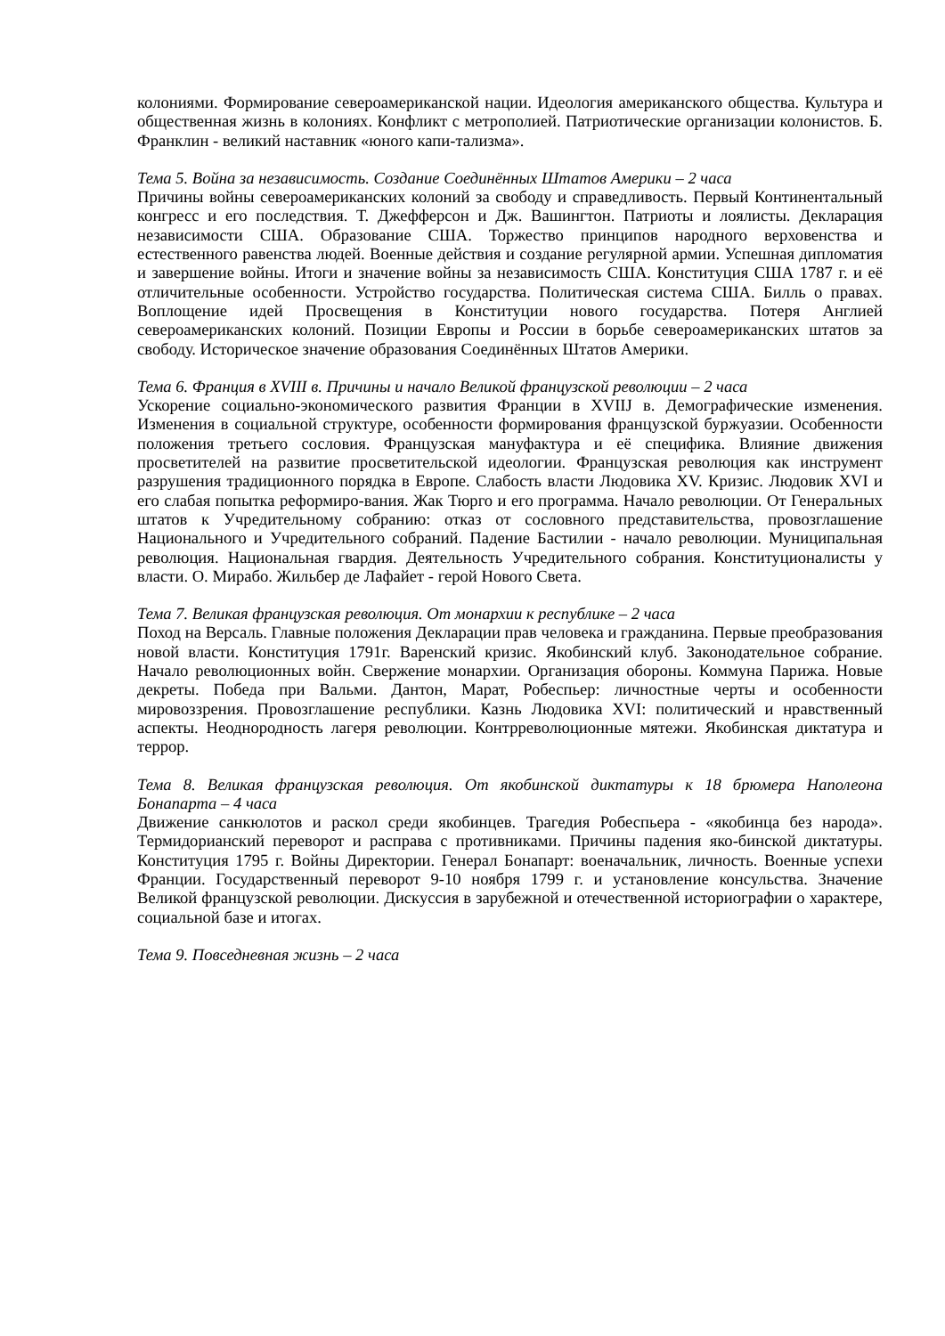колониями. Формирование североамериканской нации. Идеология американского общества. Культура и общественная жизнь в колониях. Конфликт с метрополией. Патриотические организации колонистов. Б. Франклин - великий наставник «юного капи-тализма».
Тема 5. Война за независимость. Создание Соединённых Штатов Америки – 2 часа
Причины войны североамериканских колоний за свободу и справедливость. Первый Континентальный конгресс и его последствия. Т. Джефферсон и Дж. Вашингтон. Патриоты и лоялисты. Декларация независимости США. Образование США. Торжество принципов народного верховенства и естественного равенства людей. Военные действия и создание регулярной армии. Успешная дипломатия и завершение войны. Итоги и значение войны за независимость США. Конституция США 1787 г. и её отличительные особенности. Устройство государства. Политическая система США. Билль о правах. Воплощение идей Просвещения в Конституции нового государства. Потеря Англией североамериканских колоний. Позиции Европы и России в борьбе североамериканских штатов за свободу. Историческое значение образования Соединённых Штатов Америки.
Тема 6. Франция в XVIII в. Причины и начало Великой французской революции – 2 часа
Ускорение социально-экономического развития Франции в XVIIJ в. Демографические изменения. Изменения в социальной структуре, особенности формирования французской буржуазии. Особенности положения третьего сословия. Французская мануфактура и её специфика. Влияние движения просветителей на развитие просветительской идеологии. Французская революция как инструмент разрушения традиционного порядка в Европе. Слабость власти Людовика XV. Кризис. Людовик XVI и его слабая попытка реформиро-вания. Жак Тюрго и его программа. Начало революции. От Генеральных штатов к Учредительному собранию: отказ от сословного представительства, провозглашение Национального и Учредительного собраний. Падение Бастилии - начало революции. Муниципальная революция. Национальная гвардия. Деятельность Учредительного собрания. Конституционалисты у власти. О. Мирабо. Жильбер де Лафайет - герой Нового Света.
Тема 7. Великая французская революция. От монархии к республике – 2 часа
Поход на Версаль. Главные положения Декларации прав человека и гражданина. Первые преобразования новой власти. Конституция 1791г. Варенский кризис. Якобинский клуб. Законодательное собрание. Начало революционных войн. Свержение монархии. Организация обороны. Коммуна Парижа. Новые декреты. Победа при Вальми. Дантон, Марат, Робеспьер: личностные черты и особенности мировоззрения. Провозглашение республики. Казнь Людовика XVI: политический и нравственный аспекты. Неоднородность лагеря революции. Контрреволюционные мятежи. Якобинская диктатура и террор.
Тема 8. Великая французская революция. От якобинской диктатуры к 18 брюмера Наполеона Бонапарта – 4 часа
Движение санкюлотов и раскол среди якобинцев. Трагедия Робеспьера - «якобинца без народа». Термидорианский переворот и расправа с противниками. Причины падения яко-бинской диктатуры. Конституция 1795 г. Войны Директории. Генерал Бонапарт: военачальник, личность. Военные успехи Франции. Государственный переворот 9-10 ноября 1799 г. и установление консульства. Значение Великой французской революции. Дискуссия в зарубежной и отечественной историографии о характере, социальной базе и итогах.
Тема 9. Повседневная жизнь – 2 часа